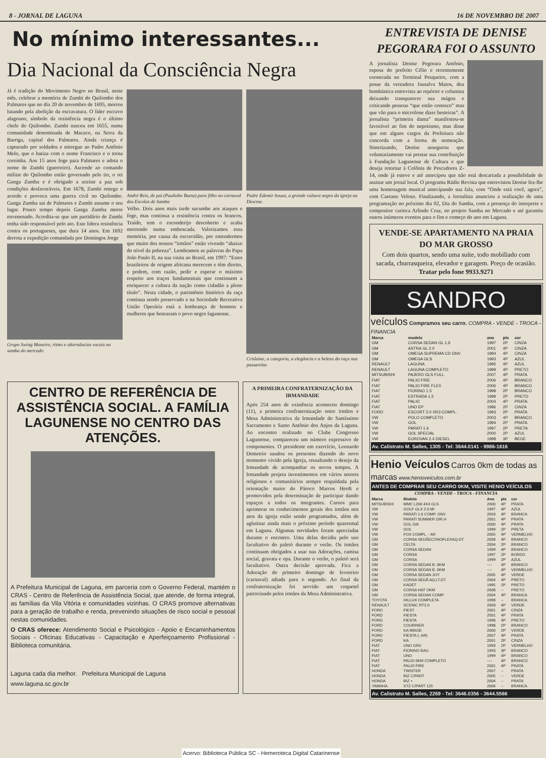8 - JORNAL DE LAGUNA 16 DE NOVEMBRO DE 2007
No mínimo interessantes...
Dia Nacional da Consciência Negra
Já é tradição do Movimento Negro no Brasil, neste mês, celebrar a memória de Zumbi do Quilombo dos Palmares que no dia 20 de novembro de 1695, morreu lutando pela abolição da escravatura. O líder escravo alagoano, símbolo da resistência negra é o último chefe do Quilombo. Zumbi nasceu em 1655, numa comunidade denominada de Macaco, na Serra da Barriga, capital dos Palmares. Ainda criança é capturado por soldados e entregue ao Padre Antônio Melo, que o batiza com o nome Francisco e o torna coroinha. Aos 15 anos foge para Palmares e adota o nome de Zumbi (guerreiro). Ascende ao comando militar do Quilombo então governado pelo tio, o rei Ganga Zumba e é obrigado a aceitar a paz sob condições desfavoráveis. Em 1678, Zumbi renega o acordo e provoca uma guerra civil no Quilombo. Ganga Zumba sai de Palmares e Zumbi assume o seu lugar. Pouco tempo depois Ganga Zumba morre envenenado. Acredita-se que um partidário de Zumbi tenha sido responsável pelo ato. Este lidera resistência contra os portugueses, que dura 14 anos. Em 1692 derrota a expedição comandada por Domingos Jorge
Grupo Swing Maneiro, ritmo e alternâncias vocais no samba do mercado
André Reis, de pai (Paulinho Baeta) para filho no carnaval das Escolas de Samba
Velho. Dois anos mais tarde sucumbe aos ataques e foge, mas continua a resistência contra os brancos. Traído, tem o esconderijo descoberto e acaba morrendo numa emboscada. Valorizamos essa memória, por causa da escravidão, por entendermos que muito dos nossos “irmãos” estão vivendo “abaixo do nível da pobreza”. Lembramos as palavras do Papa João Paulo II, na sua visita ao Brasil, em 1997: “Estes brasileiros de origem africana merecem e têm direito, e podem, com razão, pedir e esperar o máximo respeito aos traços fundamentais que continuem a enriquecer a cultura da nação como cidadão a pleno título”. Nesta cidade, o patrimônio histórico da raça continua sendo preservado e na Sociedade Recreativa União Operária está a lembrança de homens e mulheres que honraram o povo negro lagunense.
Padre Edemir Souza, a grande cultura negra da igreja na Diocese.
Crislaine, a categoria, a elegância e a beleza da raça nas passarelas
CENTRO DE REFERÊNCIA DE ASSISTÊNCIA SOCIAL. A FAMÍLIA LAGUNENSE NO CENTRO DAS ATENÇÕES.
A Prefeitura Municipal de Laguna, em parceria com o Governo Federal, mantém o CRAS - Centro de Referência de Assistência Social, que atende, de forma integral, as famílias da Vila Vitória e comunidades vizinhas. O CRAS promove alternativas para a geração de trabalho e renda, prevenindo situações de risco social e pessoal nestas comunidades.
O CRAS oferece: Atendimento Social e Psicológico - Apoio e Encaminhamentos Sociais - Oficinas Educativas - Capacitação e Aperfeiçoamento Profissional - Biblioteca comunitária.
Laguna cada dia melhor. Prefeitura Municipal de Laguna
www.laguna.sc.gov.br
A PRIMEIRA CONFRATERNIZAÇÃO DA IRMANDADE
Após 254 anos de existência aconteceu domingo (11), a primeira confraternização entre irmãos e Mesa Administrativa da Irmandade do Santíssimo Sacramento e Santo Antônio dos Anjos da Laguna. Ao encontro realizado no Clube Congresso Lagunense, compareceu um número expressivo de componentes. O presidente em exercício, Leonardo Demetrio saudou os presentes dizendo do novo momento vivido pela Igreja, ressaltando o desejo da Irmandade de acompanhar os novos tempos. A Irmandade projeta investimentos em vários setores religiosos e comunitários sempre respaldada pela orientação maior do Pároco Marcos Herdt e promovidos pela determinação de participar dando espaços a todos os integrantes. Cursos para aprimorar os conhecimentos gerais dos irmãos nos atos da igreja estão sendo programados, além de aglutinar ainda mais o próximo período quaresmal em Laguna. Algumas novidades foram apreciadas durante o encontro. Uma delas decidiu pelo uso facultativo do paletó durante o verão. Os irmãos continuam obrigados a usar nas Adorações, camisa social, gravata e opa. Durante o verão, o paletó será facultativo. Outra decisão aprovada. Fica a Adoração do primeiro domingo de fevereiro (carnaval) adiada para o segundo. Ao final da confraternização foi servido um coquetel patrocinado pelos irmãos da Mesa Administrativa.
ENTREVISTA DE DENISE PEGORARA FOI O ASSUNTO
A jornalista Denise Pegorara Antônio, esposa do prefeito Célio e recentemente exonerada no Terminal Pesqueiro, com a posse da vereadora Jussalva Matos, deu bombástica entrevista ao repórter e colunista deixando transparecer sua mágoa e criticando pessoas “que estão conosco” mas que vão para o microfone dizer besteiras”. A jornalista “primeira dama” manifestou-se favorável ao fim do nepotismo, mas disse que em alguns cargos da Prefeitura não concorda com a forma de nomeação. Sintetizando, Denise assegurou que voluntariamente vai prestar sua contribuição à Fundação Lagunense de Cultura e que deseja retornar à Colônia de Pescadores Z-14, onde já esteve e até antecipou que não está descartada a possibilidade de assinar um jornal local. O programa Rádio Revista que entrevistou Denise fez-lhe uma homenagem musical antecipando sua fala, com “Onde está você, agora”, com Caetano Veloso. Finalizando, a Jornalista anunciou a realização de uma programação no próximo dia 02, Dia do Samba, com a presença do interprete e compositor carioca Arlindo Cruz, no projeto Samba no Mercado e até garantiu outros inúmeros eventos para o fim e começo do ano em Laguna.
VENDE-SE APARTAMENTO NA PRAIA DO MAR GROSSO
Com dois quartos, sendo uma suíte, todo mobiliado com sacada, churrasqueira, elevador e garagem. Preço de ocasião.
Tratar pelo fone 9933.9271
SANDRO
veículos Compramos seu carro. COMPRA - VENDE - TROCA - FINANCIA
| Marca | modelo | ano | pts | cor |
| --- | --- | --- | --- | --- |
| GM | CORSA SEDAN GL 1.6 | 1997 | 2P | CINZA |
| GM | ASTRA GL 2.0 | 2001 | 4P | CINZA |
| GM | OMEGA SUPREMA CD GNV | 1994 | 4P | CINZA |
| GM | OMEGA GLS | 1993 | 4P | AZUL |
| RENAULT | LAGUNA | 1995 | 4P | AZUL |
| RENAULT | LAGUNA COMPLETO | 1999 | 4P | PRETO |
| MITSUBISHI | PAJERO GLS FULL | 2007 | 4P | PRATA |
| FIAT | PALIO FIRE | 2006 | 4P | BRANCO |
| FIAT | PALIO FIRE FLEX | 2006 | 4P | BRANCO |
| FIAT | FIORINO 1.5 | 1998 | 2P | BRANCO |
| FIAT | ESTRADA 1.5 | 1999 | 2P | PRETO |
| FIAT | PALIO | 2004 | 4P | PRATA |
| FIAT | UNO EP | 1996 | 2P | CINZA |
| FORD | ESCORT 2.0 XR3 COMPL. | 1993 | 2P | PRATA |
| VW | POLO COMPLETO | 2003 | 4P | BRANCO |
| VW | GOL | 1994 | 2P | PRATA |
| VW | PARATI 1.6 | 1997 | 2P | PRETA |
| VW | GOL SPECIAL | 2000 | 2P | AZUL |
| VW | EUROVAN 2.4 DIESEL | 1998 | 3P | BEGE |
Av. Calistrato M. Salles, 1305 - Tel: 3644.0141 - 9986-1616
Henio Veículos Carros 0km de todas as marcas www.henioveiculos.com.br
ANTES DE COMPRAR SEU CARRO 0KM, VISITE HENIO VEÍCULOS
COMPRA - VENDE - TROCA - FINANCIA
| Marca | Modelo | Ano | pts | cor |
| --- | --- | --- | --- | --- |
| MITSUBISHI | MMC L200 4X4 GLS | 2000 | 4P | PRATA |
| VW | GOLF GLX 2.0 MI | 1997 | 4P | AZUL |
| VW | PARATI 1.6 COMP. GNV | 2003 | 4P | BRANCA |
| VW | PARATI SUMMER DIR.H | 2001 | 4P | PRATA |
| VW | GOL GIII | 2000 | 4P | PRATA |
| VW | GOL | 1999 | 2P | PRETA |
| VW | FOX COMPL. - AR | 2005 | 4P | VERMELHO |
| GM | CORSA SEDÃECONOFLEXAQ.DT. | 2008 | 4P | BRANCO |
| GM | CELTA | 2004 | 2P | BRANCO |
| GM | CORSA SEDAN | 1999 | 4P | BRANCO |
| GM | CORSA | 1997 | 2P | BORDO |
| GM | CORSA | 1999 | 2P | AZUL |
| GM | CORSA SEDAN B. 0KM | ---- | 4P | BRANCO |
| GM | CORSA SEDAN B. 0KM | ---- | 4P | VERMELHO |
| GM | CORSA SEDAN JOY | 2005 | 4P | VERDE |
| GM | CORSA SEDÃ AQ.LT.DT. | 2004 | 4P | PRETO |
| GM | KADET | 1995 | 2P | PRETO |
| GM | CORSA HAT OKM | 2008 | -- | PRETO |
| GM | CORSA SEDAN COMP. | 2004 | 4P | BRANCA |
| TOYOTA | HILLUX COMPLETA | 1998 | -- | BRANCA |
| RENAULT | SCENIC RT2.0 | 2003 | 4P | VERDE |
| FORD | FIEST | 2001 | 4P | CINZA |
| FORD | FIESTA | 2001 | 4P | PRATA |
| FORD | FIESTA | 1998 | 4P | PRETO |
| FORD | COURRIER | 1998 | 2P | BRANCO |
| FORD | KA IMAGE | 2000 | 2P | VERDE |
| FORD | FIESTA (- AR) | 2007 | 4P | PRATA |
| FORD | KA | 2001 | 2P | CINZA |
| FIAT | UNO GNV | 1993 | 2P | VERMELHO |
| FIAT | FIORINO BAU | 1993 | 3P | BRANCO |
| FIAT | UNO | 1999 | 4P | BRANCO |
| FIAT | PALIO 0KM COMPLETO | ---- | 4P | BRANCO |
| FIAT | PALIO FIRE | 2001 | 4P | PRATA |
| HONDA | TWISTER | 2007 | -- | PRATA |
| HONDA | BIZ C/PART. | 2005 | -- | VERDE |
| HONDA | BIZ + | 2004 | -- | PRATA |
| YAMAHA | XTZ C/PART 125 | 2006 | -- | BRANCA |
Av. Calistrato M. Salles, 2269 - Tel: 3646.0356 - 3644.5566
Acervo: Biblioteca Pública SC - Hemeroteca Digital Catarinense